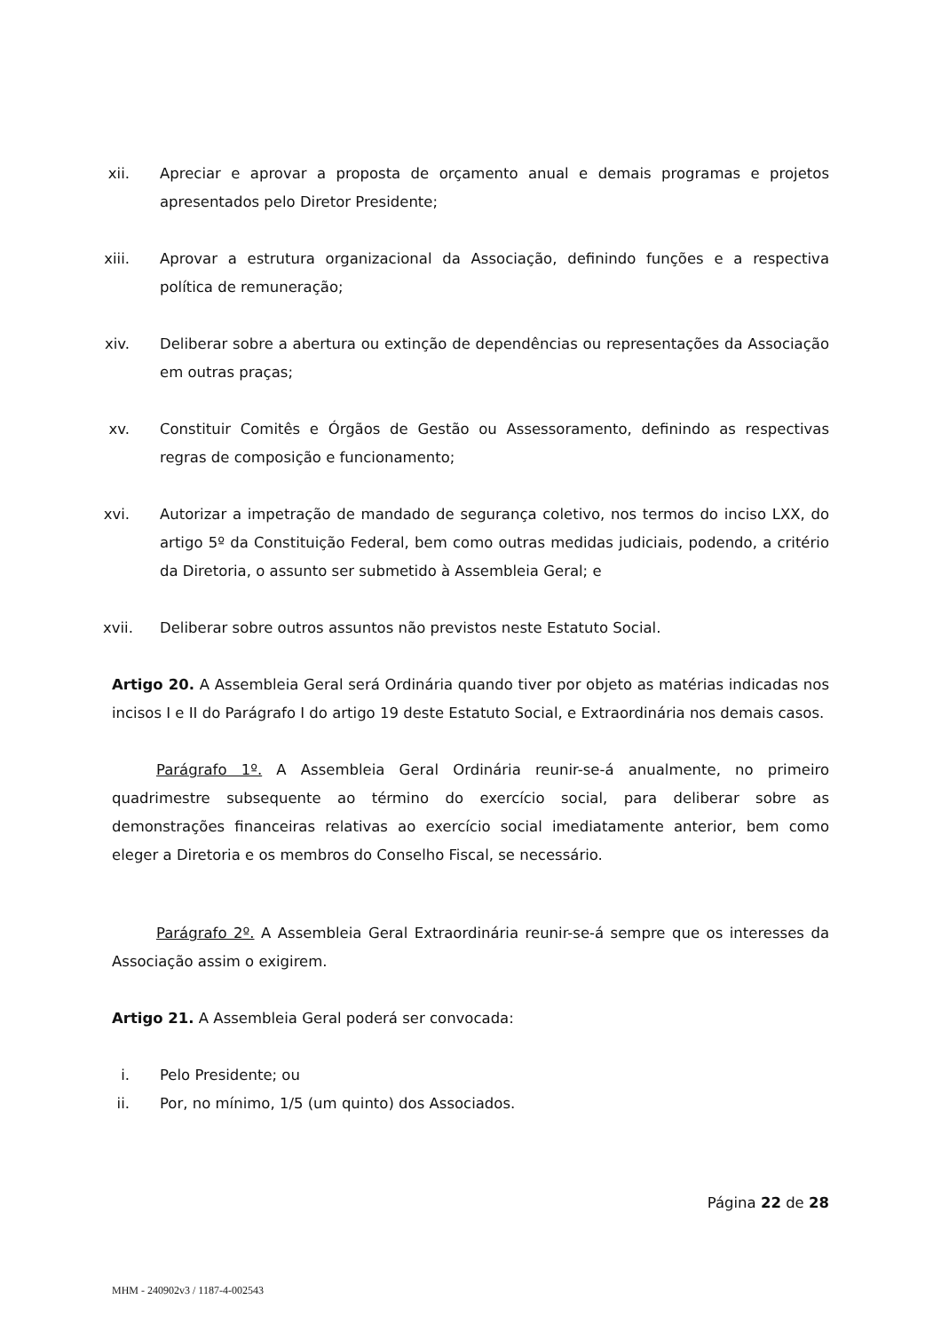xii. Apreciar e aprovar a proposta de orçamento anual e demais programas e projetos apresentados pelo Diretor Presidente;
xiii. Aprovar a estrutura organizacional da Associação, definindo funções e a respectiva política de remuneração;
xiv. Deliberar sobre a abertura ou extinção de dependências ou representações da Associação em outras praças;
xv. Constituir Comitês e Órgãos de Gestão ou Assessoramento, definindo as respectivas regras de composição e funcionamento;
xvi. Autorizar a impetração de mandado de segurança coletivo, nos termos do inciso LXX, do artigo 5º da Constituição Federal, bem como outras medidas judiciais, podendo, a critério da Diretoria, o assunto ser submetido à Assembleia Geral; e
xvii. Deliberar sobre outros assuntos não previstos neste Estatuto Social.
Artigo 20. A Assembleia Geral será Ordinária quando tiver por objeto as matérias indicadas nos incisos I e II do Parágrafo I do artigo 19 deste Estatuto Social, e Extraordinária nos demais casos.
Parágrafo 1º. A Assembleia Geral Ordinária reunir-se-á anualmente, no primeiro quadrimestre subsequente ao término do exercício social, para deliberar sobre as demonstrações financeiras relativas ao exercício social imediatamente anterior, bem como eleger a Diretoria e os membros do Conselho Fiscal, se necessário.
Parágrafo 2º. A Assembleia Geral Extraordinária reunir-se-á sempre que os interesses da Associação assim o exigirem.
Artigo 21. A Assembleia Geral poderá ser convocada:
i. Pelo Presidente; ou
ii. Por, no mínimo, 1/5 (um quinto) dos Associados.
Página 22 de 28
MHM - 240902v3 / 1187-4-002543